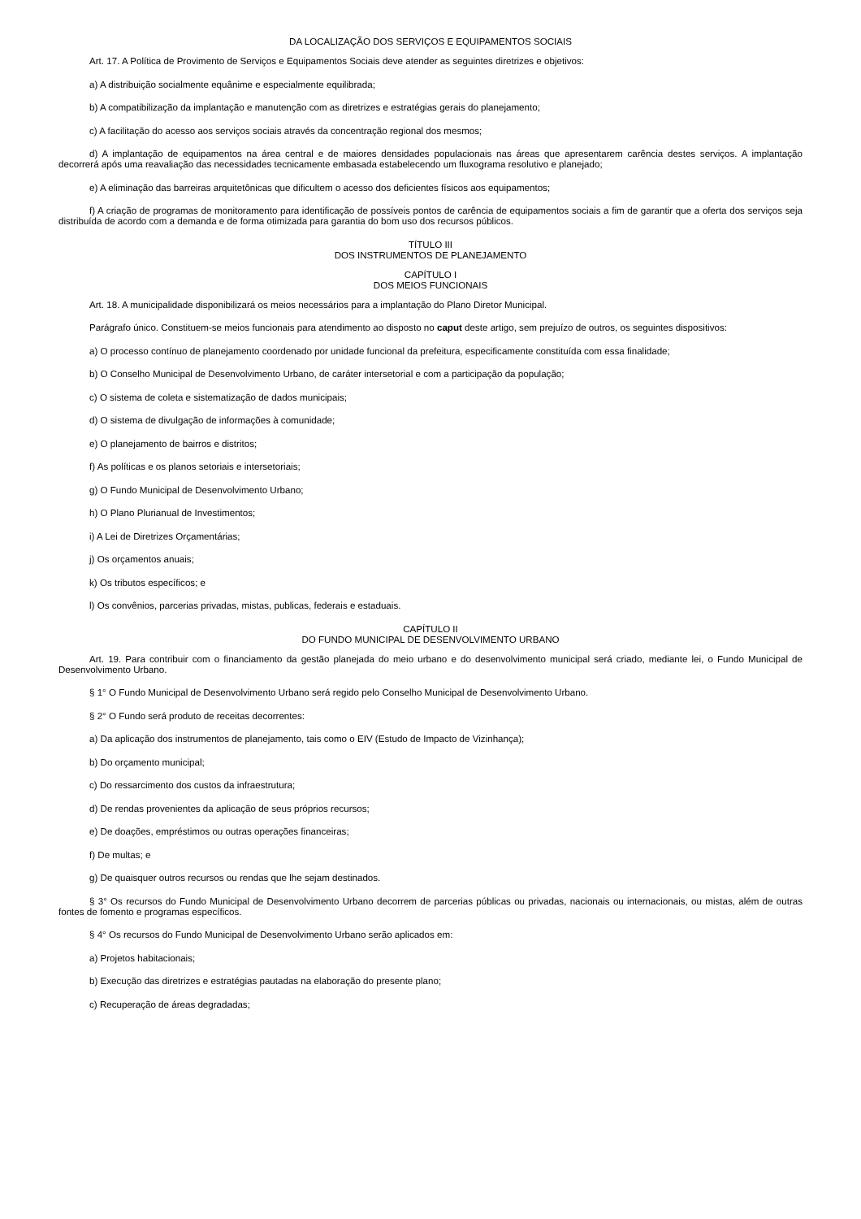DA LOCALIZAÇÃO DOS SERVIÇOS E EQUIPAMENTOS SOCIAIS
Art. 17. A Política de Provimento de Serviços e Equipamentos Sociais deve atender as seguintes diretrizes e objetivos:
a) A distribuição socialmente equânime e especialmente equilibrada;
b) A compatibilização da implantação e manutenção com as diretrizes e estratégias gerais do planejamento;
c) A facilitação do acesso aos serviços sociais através da concentração regional dos mesmos;
d) A implantação de equipamentos na área central e de maiores densidades populacionais nas áreas que apresentarem carência destes serviços. A implantação decorrerá após uma reavaliação das necessidades tecnicamente embasada estabelecendo um fluxograma resolutivo e planejado;
e) A eliminação das barreiras arquitetônicas que dificultem o acesso dos deficientes físicos aos equipamentos;
f) A criação de programas de monitoramento para identificação de possíveis pontos de carência de equipamentos sociais a fim de garantir que a oferta dos serviços seja distribuída de acordo com a demanda e de forma otimizada para garantia do bom uso dos recursos públicos.
TÍTULO III
DOS INSTRUMENTOS DE PLANEJAMENTO
CAPÍTULO I
DOS MEIOS FUNCIONAIS
Art. 18. A municipalidade disponibilizará os meios necessários para a implantação do Plano Diretor Municipal.
Parágrafo único. Constituem-se meios funcionais para atendimento ao disposto no caput deste artigo, sem prejuízo de outros, os seguintes dispositivos:
a) O processo contínuo de planejamento coordenado por unidade funcional da prefeitura, especificamente constituída com essa finalidade;
b) O Conselho Municipal de Desenvolvimento Urbano, de caráter intersetorial e com a participação da população;
c) O sistema de coleta e sistematização de dados municipais;
d) O sistema de divulgação de informações à comunidade;
e) O planejamento de bairros e distritos;
f) As políticas e os planos setoriais e intersetoriais;
g) O Fundo Municipal de Desenvolvimento Urbano;
h) O Plano Plurianual de Investimentos;
i) A Lei de Diretrizes Orçamentárias;
j) Os orçamentos anuais;
k) Os tributos específicos; e
l) Os convênios, parcerias privadas, mistas, publicas, federais e estaduais.
CAPÍTULO II
DO FUNDO MUNICIPAL DE DESENVOLVIMENTO URBANO
Art. 19. Para contribuir com o financiamento da gestão planejada do meio urbano e do desenvolvimento municipal será criado, mediante lei, o Fundo Municipal de Desenvolvimento Urbano.
§ 1° O Fundo Municipal de Desenvolvimento Urbano será regido pelo Conselho Municipal de Desenvolvimento Urbano.
§ 2° O Fundo será produto de receitas decorrentes:
a) Da aplicação dos instrumentos de planejamento, tais como o EIV (Estudo de Impacto de Vizinhança);
b) Do orçamento municipal;
c) Do ressarcimento dos custos da infraestrutura;
d) De rendas provenientes da aplicação de seus próprios recursos;
e) De doações, empréstimos ou outras operações financeiras;
f) De multas; e
g) De quaisquer outros recursos ou rendas que lhe sejam destinados.
§ 3° Os recursos do Fundo Municipal de Desenvolvimento Urbano decorrem de parcerias públicas ou privadas, nacionais ou internacionais, ou mistas, além de outras fontes de fomento e programas específicos.
§ 4° Os recursos do Fundo Municipal de Desenvolvimento Urbano serão aplicados em:
a) Projetos habitacionais;
b) Execução das diretrizes e estratégias pautadas na elaboração do presente plano;
c) Recuperação de áreas degradadas;